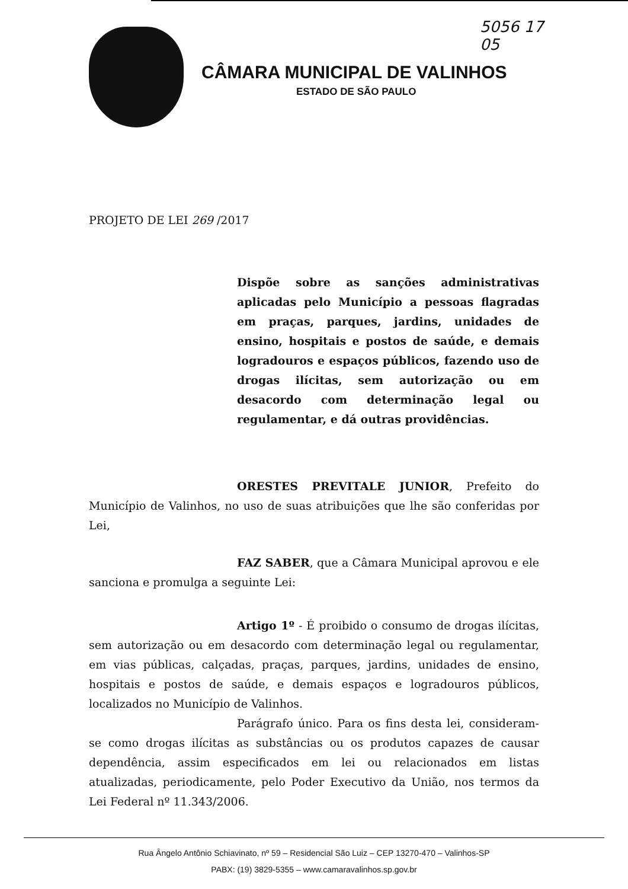5056 17
05
CÂMARA MUNICIPAL DE VALINHOS
ESTADO DE SÃO PAULO
PROJETO DE LEI 269 /2017
Dispõe sobre as sanções administrativas aplicadas pelo Município a pessoas flagradas em praças, parques, jardins, unidades de ensino, hospitais e postos de saúde, e demais logradouros e espaços públicos, fazendo uso de drogas ilícitas, sem autorização ou em desacordo com determinação legal ou regulamentar, e dá outras providências.
ORESTES PREVITALE JUNIOR, Prefeito do Município de Valinhos, no uso de suas atribuições que lhe são conferidas por Lei,
FAZ SABER, que a Câmara Municipal aprovou e ele sanciona e promulga a seguinte Lei:
Artigo 1º - É proibido o consumo de drogas ilícitas, sem autorização ou em desacordo com determinação legal ou regulamentar, em vias públicas, calçadas, praças, parques, jardins, unidades de ensino, hospitais e postos de saúde, e demais espaços e logradouros públicos, localizados no Município de Valinhos.
Parágrafo único. Para os fins desta lei, consideram-se como drogas ilícitas as substâncias ou os produtos capazes de causar dependência, assim especificados em lei ou relacionados em listas atualizadas, periodicamente, pelo Poder Executivo da União, nos termos da Lei Federal nº 11.343/2006.
Rua Ângelo Antônio Schiavinato, nº 59 – Residencial São Luiz – CEP 13270-470 – Valinhos-SP
PABX: (19) 3829-5355 – www.camaravalinhos.sp.gov.br